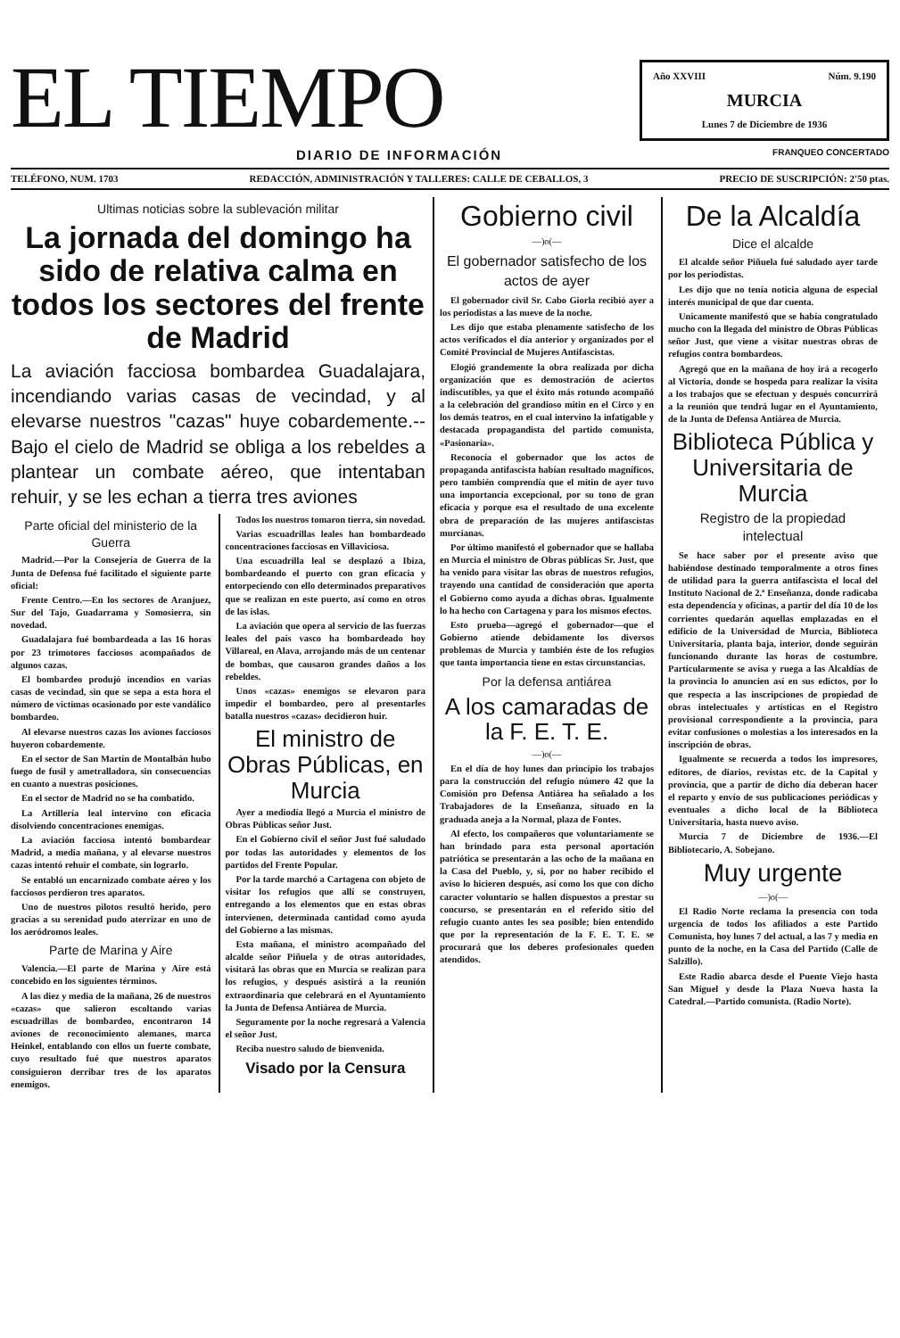EL TIEMPO
Año XXVIII Núm. 9.190
MURCIA
Lunes 7 de Diciembre de 1936
DIARIO DE INFORMACIÓN FRANQUEO CONCERTADO
TELÉFONO, NUM. 1703 REDACCIÓN, ADMINISTRACIÓN Y TALLERES: CALLE DE CEBALLOS, 3 PRECIO DE SUSCRIPCIÓN: 2'50 ptas.
Ultimas noticias sobre la sublevación militar
La jornada del domingo ha sido de relativa calma en todos los sectores del frente de Madrid
La aviación facciosa bombardea Guadalajara, incendiando varias casas de vecindad, y al elevarse nuestros "cazas" huye cobardemente.--Bajo el cielo de Madrid se obliga a los rebeldes a plantear un combate aéreo, que intentaban rehuir, y se les echan a tierra tres aviones
Parte oficial del ministerio de la Guerra
Madrid.—Por la Consejería de Guerra de la Junta de Defensa fué facilitado el siguiente parte oficial:
Frente Centro.—En los sectores de Aranjuez, Sur del Tajo, Guadarrama y Somosierra, sin novedad.
Guadalajara fué bombardeada a las 16 horas por 23 trimotores facciosos acompañados de algunos cazas.
El bombardeo produjó incendios en varias casas de vecindad, sin que se sepa a esta hora el número de víctimas ocasionado por este vandálico bombardeo.
Al elevarse nuestros cazas los aviones facciosos huyeron cobardemente.
En el sector de San Martín de Montalbán hubo fuego de fusil y ametralladora, sin consecuencias en cuanto a nuestras posiciones.
En el sector de Madrid no se ha combatido.
La Artillería leal intervino con eficacia disolviendo concentraciones enemigas.
La aviación facciosa intentó bombardear Madrid, a media mañana, y al elevarse nuestros cazas intentó rehuir el combate, sin lograrlo.
Se entabló un encarnizado combate aéreo y los facciosos perdieron tres aparatos.
Uno de nuestros pilotos resultó herido, pero gracias a su serenidad pudo aterrizar en uno de los aeródromos leales.
Parte de Marina y Aire
Valencia.—El parte de Marina y Aire está concebido en los siguientes términos.
A las diez y media de la mañana, 26 de nuestros «cazas» que salieron escoltando varias escuadrillas de bombardeo, encontraron 14 aviones de reconocimiento alemanes, marca Heinkel, entablando con ellos un fuerte combate, cuyo resultado fué que nuestros aparatos consiguieron derribar tres de los aparatos enemigos.
Todos los nuestros tomaron tierra, sin novedad.
Varias escuadrillas leales han bombardeado concentraciones facciosas en Villaviciosa.
Una escuadrilla leal se desplazó a Ibiza, bombardeando el puerto con gran eficacia y entorpeciendo con ello determinados preparativos que se realizan en este puerto, así como en otros de las islas.
La aviación que opera al servicio de las fuerzas leales del país vasco ha bombardeado hoy Villareal, en Alava, arrojando más de un centenar de bombas, que causaron grandes daños a los rebeldes.
Unos «cazas» enemigos se elevaron para impedir el bombardeo, pero al presentarles batalla nuestros «cazas» decidieron huir.
El ministro de Obras Públicas, en Murcia
Ayer a mediodía llegó a Murcia el ministro de Obras Públicas señor Just.
En el Gobierno civil el señor Just fué saludado por todas las autoridades y elementos de los partidos del Frente Popular.
Por la tarde marchó a Cartagena con objeto de visitar los refugios que allí se construyen, entregando a los elementos que en estas obras intervienen, determinada cantidad como ayuda del Gobierno a las mismas.
Esta mañana, el ministro acompañado del alcalde señor Piñuela y de otras autoridades, visitará las obras que en Murcia se realizan para los refugios, y después asistirá a la reunión extraordinaria que celebrará en el Ayuntamiento la Junta de Defensa Antiárea de Murcia.
Seguramente por la noche regresará a Valencia el señor Just.
Reciba nuestro saludo de bienvenida.
Visado por la Censura
Gobierno civil
—)o(—
El gobernador satisfecho de los actos de ayer
El gobernador civil Sr. Cabo Giorla recibió ayer a los periodistas a las nueve de la noche.
Les dijo que estaba plenamente satisfecho de los actos verificados el día anterior y organizados por el Comité Provincial de Mujeres Antifascistas.
Elogió grandemente la obra realizada por dicha organización que es demostración de aciertos indiscutibles, ya que el éxito más rotundo acompañó a la celebración del grandioso mitin en el Circo y en los demás teatros, en el cual intervino la infatigable y destacada propagandista del partido comunista, «Pasionaria».
Reconocía el gobernador que los actos de propaganda antifascista habían resultado magníficos, pero también comprendía que el mitin de ayer tuvo una importancia excepcional, por su tono de gran eficacia y porque esa el resultado de una excelente obra de preparación de las mujeres antifascistas murcianas.
Por último manifestó el gobernador que se hallaba en Murcia el ministro de Obras públicas Sr. Just, que ha venido para visitar las obras de nuestros refugios, trayendo una cantidad de consideración que aporta el Gobierno como ayuda a dichas obras. Igualmente lo ha hecho con Cartagena y para los mismos efectos.
Esto prueba—agregó el gobernador—que el Gobierno atiende debidamente los diversos problemas de Murcia y también éste de los refugios que tanta importancia tiene en estas circunstancias.
Por la defensa antiárea
A los camaradas de la F. E. T. E.
—)o(—
En el día de hoy lunes dan principio los trabajos para la construcción del refugio número 42 que la Comisión pro Defensa Antiárea ha señalado a los Trabajadores de la Enseñanza, situado en la graduada aneja a la Normal, plaza de Fontes.
Al efecto, los compañeros que voluntariamente se han brindado para esta personal aportación patriótica se presentarán a las ocho de la mañana en la Casa del Pueblo, y, si, por no haber recibido el aviso lo hicieren después, así como los que con dicho caracter voluntario se hallen dispuestos a prestar su concurso, se presentarán en el referido sitio del refugio cuanto antes les sea posible; bien entendido que por la representación de la F. E. T. E. se procurará que los deberes profesionales queden atendidos.
De la Alcaldía
Dice el alcalde
El alcalde señor Piñuela fué saludado ayer tarde por los periodistas.
Les dijo que no tenía noticia alguna de especial interés municipal de que dar cuenta.
Unicamente manifestó que se había congratulado mucho con la llegada del ministro de Obras Públicas señor Just, que viene a visitar nuestras obras de refugios contra bombardeos.
Agregó que en la mañana de hoy irá a recogerlo al Victoria, donde se hospeda para realizar la visita a los trabajos que se efectuan y después concurrirá a la reunión que tendrá lugar en el Ayuntamiento, de la Junta de Defensa Antiárea de Murcia.
Biblioteca Pública y Universitaria de Murcia
Registro de la propiedad intelectual
Se hace saber por el presente aviso que habiéndose destinado temporalmente a otros fines de utilidad para la guerra antifascista el local del Instituto Nacional de 2.ª Enseñanza, donde radicaba esta dependencia y oficinas, a partir del día 10 de los corrientes quedarán aquellas emplazadas en el edificio de la Universidad de Murcia, Biblioteca Universitaria, planta baja, interior, donde seguirán funcionando durante las horas de costumbre. Particularmente se avisa y ruega a las Alcaldías de la provincia lo anuncien así en sus edictos, por lo que respecta a las inscripciones de propiedad de obras intelectuales y artísticas en el Registro provisional correspondiente a la provincia, para evitar confusiones o molestias a los interesados en la inscripción de obras.
Igualmente se recuerda a todos los impresores, editores, de diarios, revistas etc. de la Capital y provincia, que a partir de dicho día deberan hacer el reparto y envío de sus publicaciones periódicas y eventuales a dicho local de la Biblioteca Universitaria, hasta nuevo aviso.
Murcia 7 de Diciembre de 1936.—El Bibliotecario, A. Sobejano.
Muy urgente
—)o(—
El Radio Norte reclama la presencia con toda urgencia de todos los afiliados a este Partido Comunista, hoy lunes 7 del actual, a las 7 y media en punto de la noche, en la Casa del Partido (Calle de Salzillo).
Este Radio abarca desde el Puente Viejo hasta San Miguel y desde la Plaza Nueva hasta la Catedral.—Partido comunista. (Radio Norte).